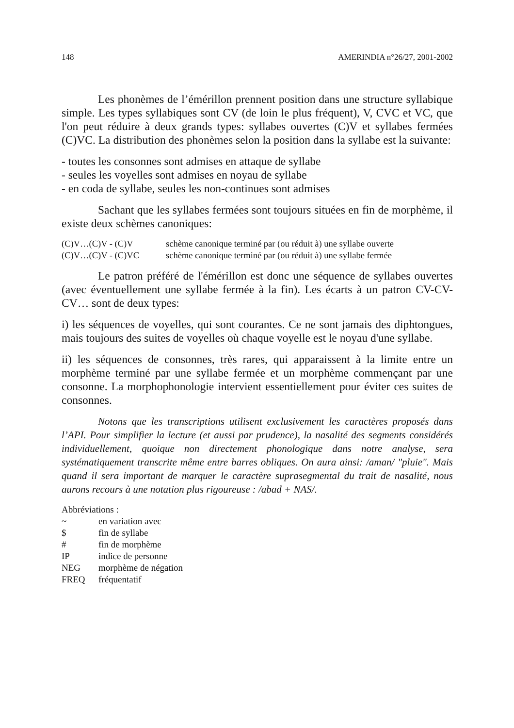148 AMERINDIA n°26/27, 2001-2002
Les phonèmes de l’émérillon prennent position dans une structure syllabique simple. Les types syllabiques sont CV (de loin le plus fréquent), V, CVC et VC, que l'on peut réduire à deux grands types: syllabes ouvertes (C)V et syllabes fermées (C)VC. La distribution des phonèmes selon la position dans la syllabe est la suivante:
- toutes les consonnes sont admises en attaque de syllabe
- seules les voyelles sont admises en noyau de syllabe
- en coda de syllabe, seules les non-continues sont admises
Sachant que les syllabes fermées sont toujours situées en fin de morphème, il existe deux schèmes canoniques:
(C)V…(C)V - (C)V schème canonique terminé par (ou réduit à) une syllabe ouverte
(C)V…(C)V - (C)VC schème canonique terminé par (ou réduit à) une syllabe fermée
Le patron préféré de l'émérillon est donc une séquence de syllabes ouvertes (avec éventuellement une syllabe fermée à la fin). Les écarts à un patron CV-CV-CV… sont de deux types:
i) les séquences de voyelles, qui sont courantes. Ce ne sont jamais des diphtongues, mais toujours des suites de voyelles où chaque voyelle est le noyau d'une syllabe.
ii) les séquences de consonnes, très rares, qui apparaissent à la limite entre un morphème terminé par une syllabe fermée et un morphème commençant par une consonne. La morphophonologie intervient essentiellement pour éviter ces suites de consonnes.
Notons que les transcriptions utilisent exclusivement les caractères proposés dans l’API. Pour simplifier la lecture (et aussi par prudence), la nasalité des segments considérés individuellement, quoique non directement phonologique dans notre analyse, sera systématiquement transcrite même entre barres obliques. On aura ainsi: /aman/ "pluie". Mais quand il sera important de marquer le caractère suprasegmental du trait de nasalité, nous aurons recours à une notation plus rigoureuse : /abad + NAS/.
Abbréviations :
~ en variation avec
$ fin de syllabe
# fin de morphème
IP indice de personne
NEG morphème de négation
FREQ fréquentatif